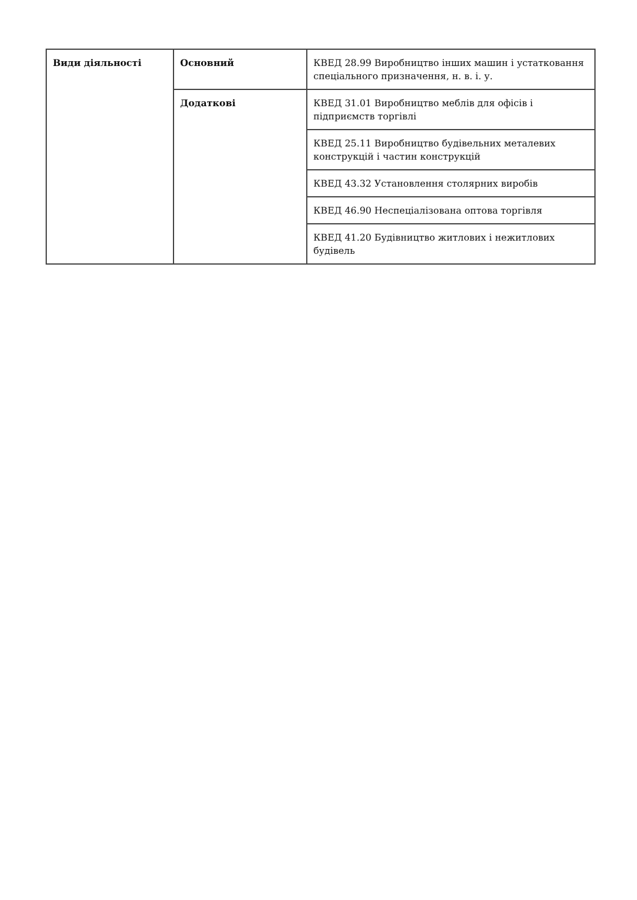| Види діяльності | Основний | КВЕД 28.99 Виробництво інших машин і устатковання спеціального призначення, н. в. і. у. |
| | Додаткові | КВЕД 31.01 Виробництво меблів для офісів і підприємств торгівлі |
| | | КВЕД 25.11 Виробництво будівельних металевих конструкцій і частин конструкцій |
| | | КВЕД 43.32 Установлення столярних виробів |
| | | КВЕД 46.90 Неспеціалізована оптова торгівля |
| | | КВЕД 41.20 Будівництво житлових і нежитлових будівель |